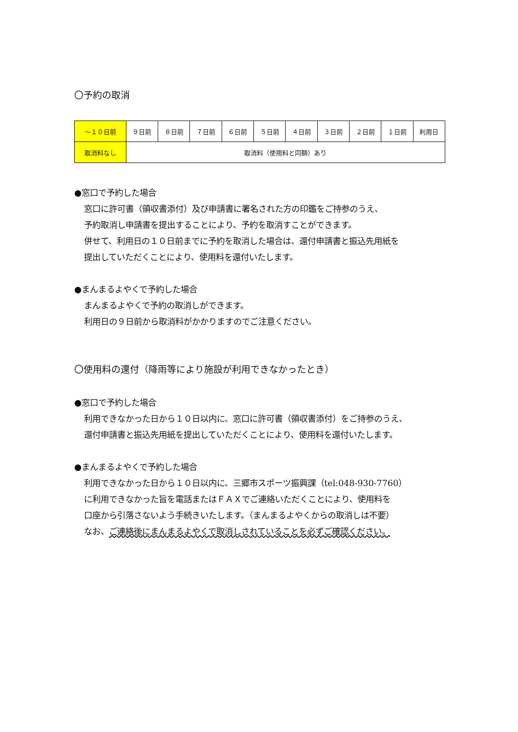〇予約の取消
| ～１０日前 | ９日前 | ８日前 | ７日前 | ６日前 | ５日前 | ４日前 | ３日前 | ２日前 | １日前 | 利用日 |
| 取消料なし | 取消料（使用料と同額）あり | | | | | | | | | |
●窓口で予約した場合
窓口に許可書（領収書添付）及び申請書に署名された方の印鑑をご持参のうえ、
予約取消し申請書を提出することにより、予約を取消すことができます。
併せて、利用日の１０日前までに予約を取消した場合は、還付申請書と振込先用紙を
提出していただくことにより、使用料を還付いたします。
●まんまるよやくで予約した場合
まんまるよやくで予約の取消しができます。
利用日の９日前から取消料がかかりますのでご注意ください。
〇使用料の還付（降雨等により施設が利用できなかったとき）
●窓口で予約した場合
利用できなかった日から１０日以内に、窓口に許可書（領収書添付）をご持参のうえ、
還付申請書と振込先用紙を提出していただくことにより、使用料を還付いたします。
●まんまるよやくで予約した場合
利用できなかった日から１０日以内に、三郷市スポーツ振興課（tel:048-930-7760）
に利用できなかった旨を電話またはＦＡＸでご連絡いただくことにより、使用料を
口座から引落さないよう手続きいたします。（まんまるよやくからの取消しは不要）
なお、ご連絡後にまんまるよやくで取消しされていることを必ずご確認ください。